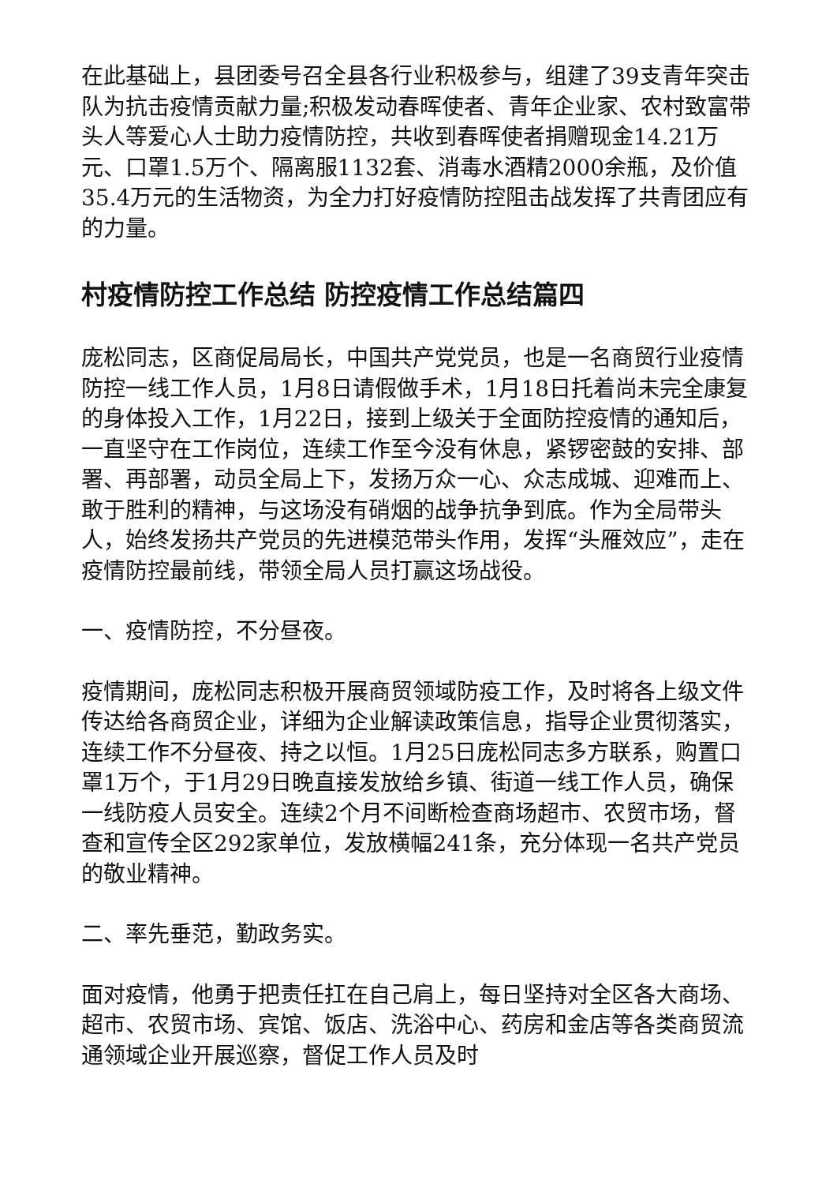在此基础上，县团委号召全县各行业积极参与，组建了39支青年突击队为抗击疫情贡献力量;积极发动春晖使者、青年企业家、农村致富带头人等爱心人士助力疫情防控，共收到春晖使者捐赠现金14.21万元、口罩1.5万个、隔离服1132套、消毒水酒精2000余瓶，及价值35.4万元的生活物资，为全力打好疫情防控阻击战发挥了共青团应有的力量。
村疫情防控工作总结 防控疫情工作总结篇四
庞松同志，区商促局局长，中国共产党党员，也是一名商贸行业疫情防控一线工作人员，1月8日请假做手术，1月18日托着尚未完全康复的身体投入工作，1月22日，接到上级关于全面防控疫情的通知后，一直坚守在工作岗位，连续工作至今没有休息，紧锣密鼓的安排、部署、再部署，动员全局上下，发扬万众一心、众志成城、迎难而上、敢于胜利的精神，与这场没有硝烟的战争抗争到底。作为全局带头人，始终发扬共产党员的先进模范带头作用，发挥“头雁效应”，走在疫情防控最前线，带领全局人员打赢这场战役。
一、疫情防控，不分昼夜。
疫情期间，庞松同志积极开展商贸领域防疫工作，及时将各上级文件传达给各商贸企业，详细为企业解读政策信息，指导企业贯彻落实，连续工作不分昼夜、持之以恒。1月25日庞松同志多方联系，购置口罩1万个，于1月29日晚直接发放给乡镇、街道一线工作人员，确保一线防疫人员安全。连续2个月不间断检查商场超市、农贸市场，督查和宣传全区292家单位，发放横幅241条，充分体现一名共产党员的敬业精神。
二、率先垂范，勤政务实。
面对疫情，他勇于把责任扛在自己肩上，每日坚持对全区各大商场、超市、农贸市场、宾馆、饭店、洗浴中心、药房和金店等各类商贸流通领域企业开展巡察，督促工作人员及时